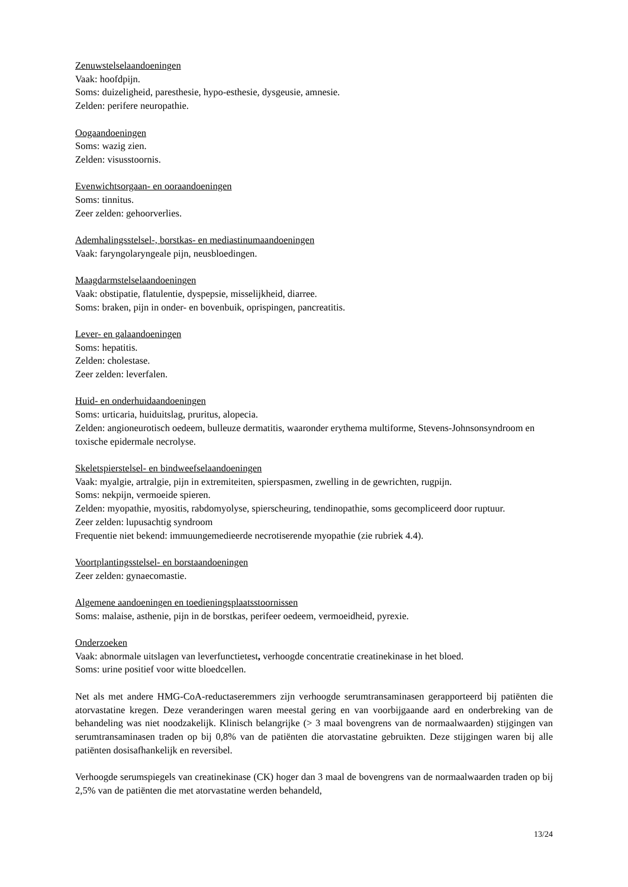Zenuwstelselaandoeningen
Vaak: hoofdpijn.
Soms: duizeligheid, paresthesie, hypo-esthesie, dysgeusie, amnesie.
Zelden: perifere neuropathie.
Oogaandoeningen
Soms: wazig zien.
Zelden: visusstoornis.
Evenwichtsorgaan- en ooraandoeningen
Soms: tinnitus.
Zeer zelden: gehoorverlies.
Ademhalingsstelsel-, borstkas- en mediastinumaandoeningen
Vaak: faryngolaryngeale pijn, neusbloedingen.
Maagdarmstelselaandoeningen
Vaak: obstipatie, flatulentie, dyspepsie, misselijkheid, diarree.
Soms: braken, pijn in onder- en bovenbuik, oprispingen, pancreatitis.
Lever- en galaandoeningen
Soms: hepatitis.
Zelden: cholestase.
Zeer zelden: leverfalen.
Huid- en onderhuidaandoeningen
Soms: urticaria, huiduitslag, pruritus, alopecia.
Zelden: angioneurotisch oedeem, bulleuze dermatitis, waaronder erythema multiforme, Stevens-Johnsonsyndroom en toxische epidermale necrolyse.
Skeletspierstelsel- en bindweefselaandoeningen
Vaak: myalgie, artralgie, pijn in extremiteiten, spierspasmen, zwelling in de gewrichten, rugpijn.
Soms: nekpijn, vermoeide spieren.
Zelden: myopathie, myositis, rabdomyolyse, spierscheuring, tendinopathie, soms gecompliceerd door ruptuur.
Zeer zelden: lupusachtig syndroom
Frequentie niet bekend: immuungemedieerde necrotiserende myopathie (zie rubriek 4.4).
Voortplantingsstelsel- en borstaandoeningen
Zeer zelden: gynaecomastie.
Algemene aandoeningen en toedieningsplaatsstoornissen
Soms: malaise, asthenie, pijn in de borstkas, perifeer oedeem, vermoeidheid, pyrexie.
Onderzoeken
Vaak: abnormale uitslagen van leverfunctietest, verhoogde concentratie creatinekinase in het bloed.
Soms: urine positief voor witte bloedcellen.
Net als met andere HMG-CoA-reductaseremmers zijn verhoogde serumtransaminasen gerapporteerd bij patiënten die atorvastatine kregen. Deze veranderingen waren meestal gering en van voorbijgaande aard en onderbreking van de behandeling was niet noodzakelijk. Klinisch belangrijke (> 3 maal bovengrens van de normaalwaarden) stijgingen van serumtransaminasen traden op bij 0,8% van de patiënten die atorvastatine gebruikten. Deze stijgingen waren bij alle patiënten dosisafhankelijk en reversibel.
Verhoogde serumspiegels van creatinekinase (CK) hoger dan 3 maal de bovengrens van de normaalwaarden traden op bij 2,5% van de patiënten die met atorvastatine werden behandeld,
13/24